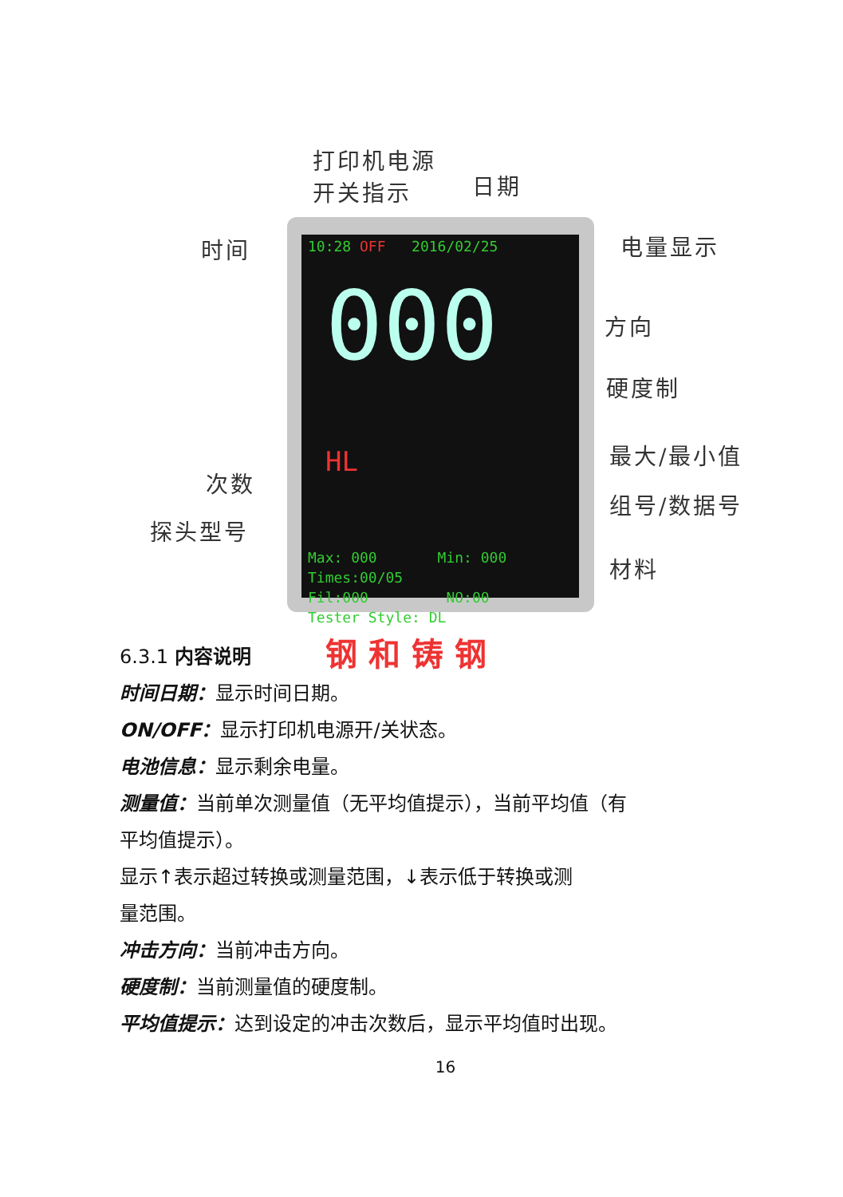打印机电源
开关指示
日期
时间 电量显示
方向
硬度制
最大/最小值
次数
组号/数据号
探头型号
材料
10:28 OFF 2016/02/25
000 HL
Max: 000 Min: 000
Times:00/05
Fil:000 NO:00
Tester Style: DL
钢 和 铸 钢
6.3.1 内容说明
时间日期：显示时间日期。
ON/OFF：显示打印机电源开/关状态。
电池信息：显示剩余电量。
测量值：当前单次测量值（无平均值提示），当前平均值（有
平均值提示）。
显示↑表示超过转换或测量范围，↓表示低于转换或测
量范围。
冲击方向：当前冲击方向。
硬度制：当前测量值的硬度制。
平均值提示：达到设定的冲击次数后，显示平均值时出现。
16